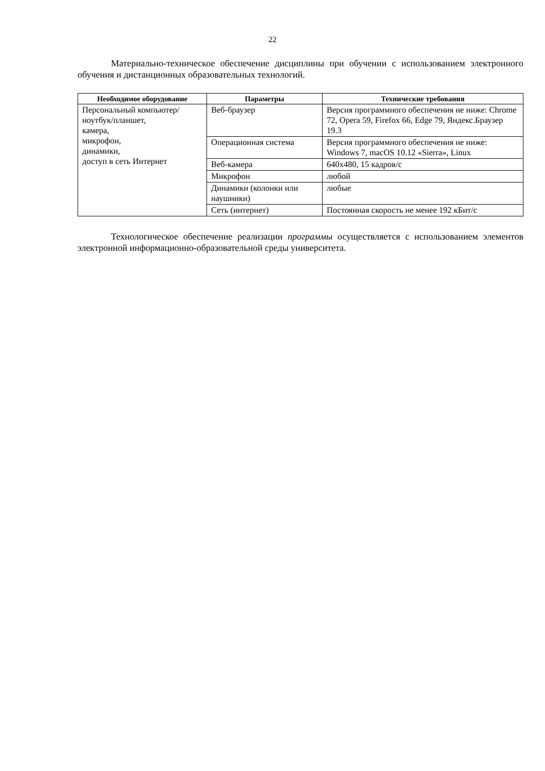22
Материально-техническое обеспечение дисциплины при обучении с использованием электронного обучения и дистанционных образовательных технологий.
| Необходимое оборудование | Параметры | Технические требования |
| --- | --- | --- |
| Персональный компьютер/ ноутбук/планшет, камера, микрофон, динамики, доступ в сеть Интернет | Веб-браузер | Версия программного обеспечения не ниже: Chrome 72, Opera 59, Firefox 66, Edge 79, Яндекс.Браузер 19.3 |
| | Операционная система | Версия программного обеспечения не ниже: Windows 7, macOS 10.12 «Sierra», Linux |
| | Веб-камера | 640x480, 15 кадров/с |
| | Микрофон | любой |
| | Динамики (колонки или наушники) | любые |
| | Сеть (интернет) | Постоянная скорость не менее 192 кБит/с |
Технологическое обеспечение реализации программы осуществляется с использованием элементов электронной информационно-образовательной среды университета.